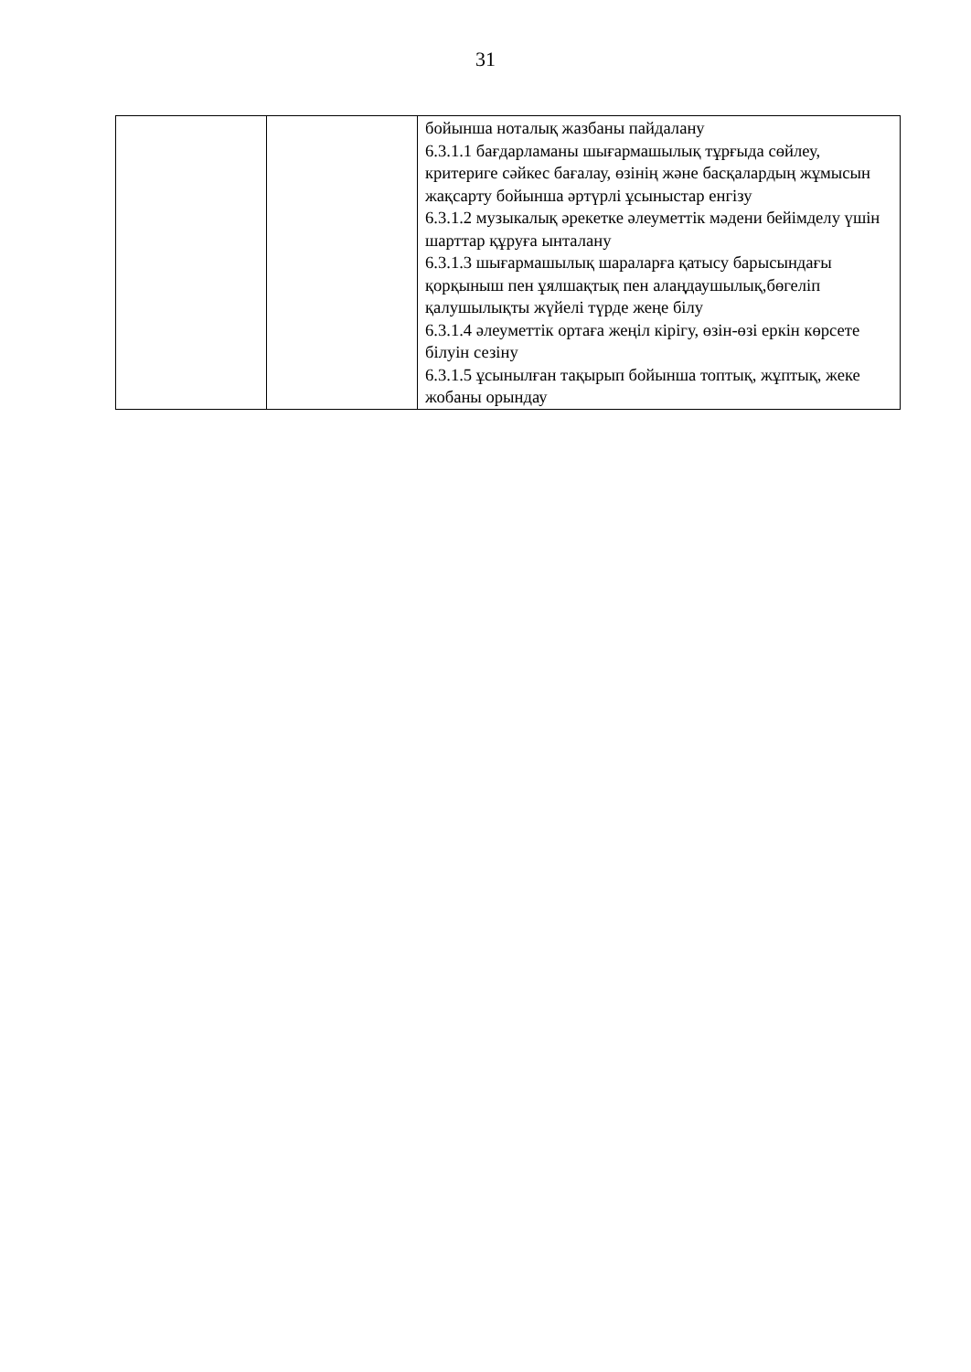31
| | | бойынша ноталық жазбаны пайдалану 6.3.1.1 бағдарламаны шығармашылық тұрғыда сөйлеу, критериге сәйкес бағалау, өзінің және басқалардың жұмысын жақсарту бойынша әртүрлі ұсыныстар енгізу 6.3.1.2 музыкалық әрекетке әлеуметтік мәдени бейімделу үшін шарттар құруға ынталану 6.3.1.3 шығармашылық шараларға қатысу барысындағы қорқыныш пен ұялшақтық пен алаңдаушылық,бөгеліп қалушылықты жүйелі түрде жеңе білу 6.3.1.4 әлеуметтік ортаға жеңіл кірігу, өзін-өзі еркін көрсете білуін сезіну 6.3.1.5 ұсынылған тақырып бойынша топтық, жұптық, жеке жобаны орындау |